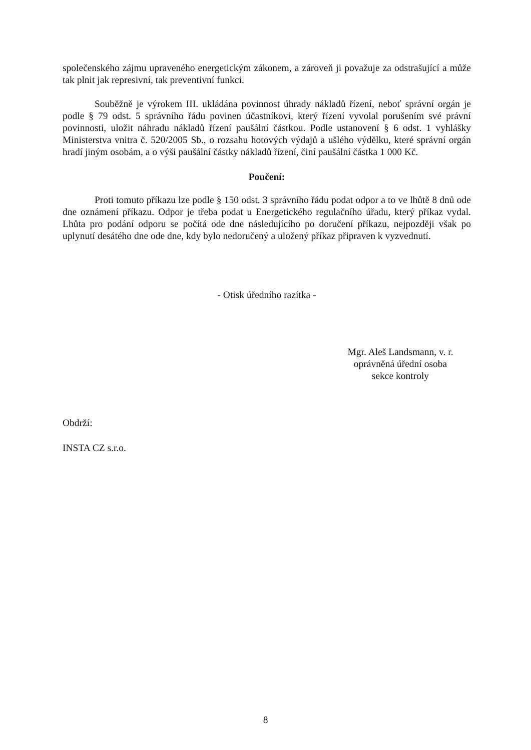společenského zájmu upraveného energetickým zákonem, a zároveň ji považuje za odstrašující a může tak plnit jak represivní, tak preventivní funkci.
Souběžně je výrokem III. ukládána povinnost úhrady nákladů řízení, neboť správní orgán je podle § 79 odst. 5 správního řádu povinen účastníkovi, který řízení vyvolal porušením své právní povinnosti, uložit náhradu nákladů řízení paušální částkou. Podle ustanovení § 6 odst. 1 vyhlášky Ministerstva vnitra č. 520/2005 Sb., o rozsahu hotových výdajů a ušlého výdělku, které správní orgán hradí jiným osobám, a o výši paušální částky nákladů řízení, činí paušální částka 1 000 Kč.
Poučení:
Proti tomuto příkazu lze podle § 150 odst. 3 správního řádu podat odpor a to ve lhůtě 8 dnů ode dne oznámení příkazu. Odpor je třeba podat u Energetického regulačního úřadu, který příkaz vydal. Lhůta pro podání odporu se počítá ode dne následujícího po doručení příkazu, nejpozději však po uplynutí desátého dne ode dne, kdy bylo nedoručený a uložený příkaz připraven k vyzvednutí.
- Otisk úředního razítka -
Mgr. Aleš Landsmann, v. r.
oprávněná úřední osoba
sekce kontroly
Obdrží:
INSTA CZ s.r.o.
8